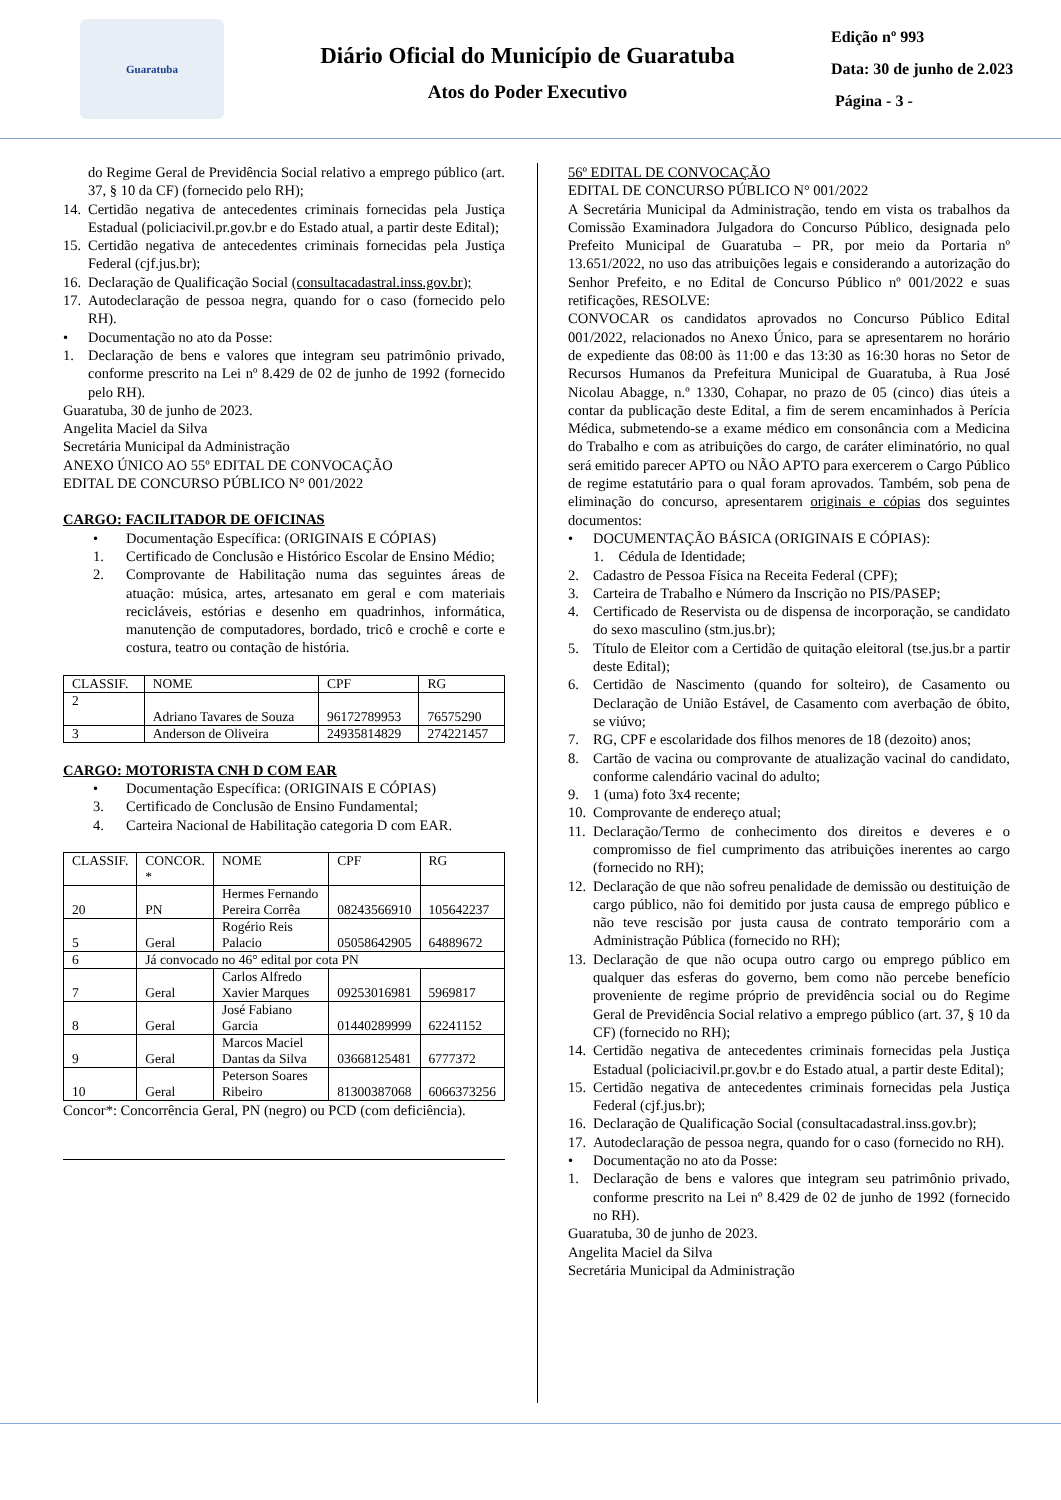Guaratuba
Diário Oficial do Município de Guaratuba
Atos do Poder Executivo
Edição nº 993
Data: 30 de junho de 2.023
Página - 3 -
do Regime Geral de Previdência Social relativo a emprego público (art. 37, § 10 da CF) (fornecido pelo RH);
14. Certidão negativa de antecedentes criminais fornecidas pela Justiça Estadual (policiacivil.pr.gov.br e do Estado atual, a partir deste Edital);
15. Certidão negativa de antecedentes criminais fornecidas pela Justiça Federal (cjf.jus.br);
16. Declaração de Qualificação Social (consultacadastral.inss.gov.br);
17. Autodeclaração de pessoa negra, quando for o caso (fornecido pelo RH).
• Documentação no ato da Posse:
1. Declaração de bens e valores que integram seu patrimônio privado, conforme prescrito na Lei nº 8.429 de 02 de junho de 1992 (fornecido pelo RH).
Guaratuba, 30 de junho de 2023.
Angelita Maciel da Silva
Secretária Municipal da Administração
ANEXO ÚNICO AO 55º EDITAL DE CONVOCAÇÃO
EDITAL DE CONCURSO PÚBLICO N° 001/2022
CARGO: FACILITADOR DE OFICINAS
• Documentação Específica: (ORIGINAIS E CÓPIAS)
1. Certificado de Conclusão e Histórico Escolar de Ensino Médio;
2. Comprovante de Habilitação numa das seguintes áreas de atuação: música, artes, artesanato em geral e com materiais recicláveis, estórias e desenho em quadrinhos, informática, manutenção de computadores, bordado, tricô e crochê e corte e costura, teatro ou contação de história.
| CLASSIF. | NOME | CPF | RG |
| --- | --- | --- | --- |
| 2 | Adriano Tavares de Souza | 96172789953 | 76575290 |
| 3 | Anderson de Oliveira | 24935814829 | 274221457 |
CARGO: MOTORISTA CNH D COM EAR
• Documentação Específica: (ORIGINAIS E CÓPIAS)
3. Certificado de Conclusão de Ensino Fundamental;
4. Carteira Nacional de Habilitação categoria D com EAR.
| CLASSIF. | CONCOR. * | NOME | CPF | RG |
| --- | --- | --- | --- | --- |
| 20 | PN | Hermes Fernando Pereira Corrêa | 08243566910 | 105642237 |
| 5 | Geral | Rogério Reis Palacio | 05058642905 | 64889672 |
| 6 | Já convocado no 46° edital por cota PN | | | |
| 7 | Geral | Carlos Alfredo Xavier Marques | 09253016981 | 5969817 |
| 8 | Geral | José Fabiano Garcia | 01440289999 | 62241152 |
| 9 | Geral | Marcos Maciel Dantas da Silva | 03668125481 | 6777372 |
| 10 | Geral | Peterson Soares Ribeiro | 81300387068 | 6066373256 |
Concor*: Concorrência Geral, PN (negro) ou PCD (com deficiência).
56º EDITAL DE CONVOCAÇÃO
EDITAL DE CONCURSO PÚBLICO N° 001/2022
A Secretária Municipal da Administração, tendo em vista os trabalhos da Comissão Examinadora Julgadora do Concurso Público, designada pelo Prefeito Municipal de Guaratuba – PR, por meio da Portaria nº 13.651/2022, no uso das atribuições legais e considerando a autorização do Senhor Prefeito, e no Edital de Concurso Público nº 001/2022 e suas retificações, RESOLVE:
CONVOCAR os candidatos aprovados no Concurso Público Edital 001/2022, relacionados no Anexo Único, para se apresentarem no horário de expediente das 08:00 às 11:00 e das 13:30 as 16:30 horas no Setor de Recursos Humanos da Prefeitura Municipal de Guaratuba, à Rua José Nicolau Abagge, n.º 1330, Cohapar, no prazo de 05 (cinco) dias úteis a contar da publicação deste Edital, a fim de serem encaminhados à Perícia Médica, submetendo-se a exame médico em consonância com a Medicina do Trabalho e com as atribuições do cargo, de caráter eliminatório, no qual será emitido parecer APTO ou NÃO APTO para exercerem o Cargo Público de regime estatutário para o qual foram aprovados. Também, sob pena de eliminação do concurso, apresentarem originais e cópias dos seguintes documentos:
• DOCUMENTAÇÃO BÁSICA (ORIGINAIS E CÓPIAS):
1. Cédula de Identidade;
2. Cadastro de Pessoa Física na Receita Federal (CPF);
3. Carteira de Trabalho e Número da Inscrição no PIS/PASEP;
4. Certificado de Reservista ou de dispensa de incorporação, se candidato do sexo masculino (stm.jus.br);
5. Título de Eleitor com a Certidão de quitação eleitoral (tse.jus.br a partir deste Edital);
6. Certidão de Nascimento (quando for solteiro), de Casamento ou Declaração de União Estável, de Casamento com averbação de óbito, se viúvo;
7. RG, CPF e escolaridade dos filhos menores de 18 (dezoito) anos;
8. Cartão de vacina ou comprovante de atualização vacinal do candidato, conforme calendário vacinal do adulto;
9. 1 (uma) foto 3x4 recente;
10. Comprovante de endereço atual;
11. Declaração/Termo de conhecimento dos direitos e deveres e o compromisso de fiel cumprimento das atribuições inerentes ao cargo (fornecido no RH);
12. Declaração de que não sofreu penalidade de demissão ou destituição de cargo público, não foi demitido por justa causa de emprego público e não teve rescisão por justa causa de contrato temporário com a Administração Pública (fornecido no RH);
13. Declaração de que não ocupa outro cargo ou emprego público em qualquer das esferas do governo, bem como não percebe benefício proveniente de regime próprio de previdência social ou do Regime Geral de Previdência Social relativo a emprego público (art. 37, § 10 da CF) (fornecido no RH);
14. Certidão negativa de antecedentes criminais fornecidas pela Justiça Estadual (policiacivil.pr.gov.br e do Estado atual, a partir deste Edital);
15. Certidão negativa de antecedentes criminais fornecidas pela Justiça Federal (cjf.jus.br);
16. Declaração de Qualificação Social (consultacadastral.inss.gov.br);
17. Autodeclaração de pessoa negra, quando for o caso (fornecido no RH).
• Documentação no ato da Posse:
1. Declaração de bens e valores que integram seu patrimônio privado, conforme prescrito na Lei nº 8.429 de 02 de junho de 1992 (fornecido no RH).
Guaratuba, 30 de junho de 2023.
Angelita Maciel da Silva
Secretária Municipal da Administração